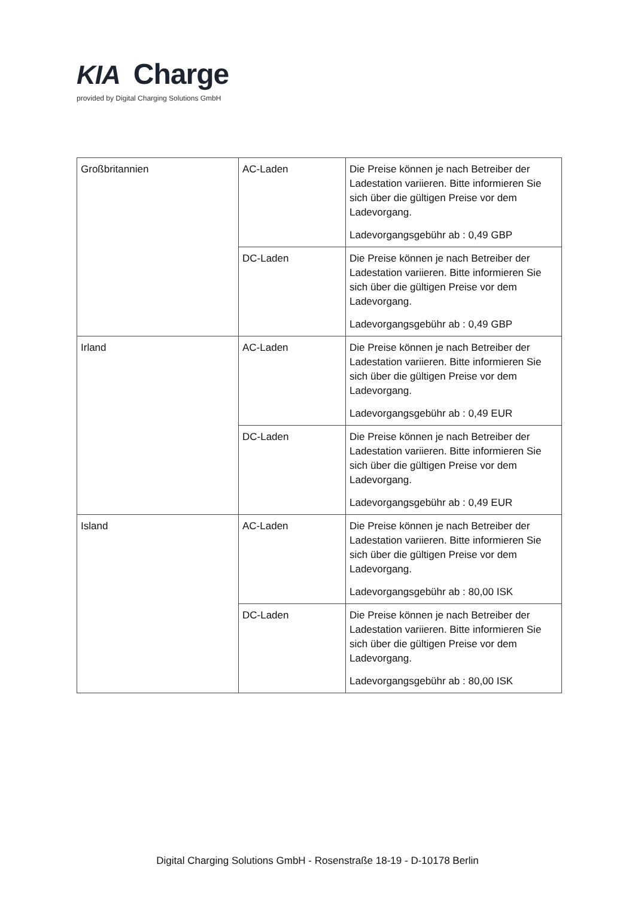KIA Charge
provided by Digital Charging Solutions GmbH
| Großbritannien | AC-Laden | Die Preise können je nach Betreiber der Ladestation variieren. Bitte informieren Sie sich über die gültigen Preise vor dem Ladevorgang. Ladevorgangsgebühr ab : 0,49 GBP |
| | DC-Laden | Die Preise können je nach Betreiber der Ladestation variieren. Bitte informieren Sie sich über die gültigen Preise vor dem Ladevorgang. Ladevorgangsgebühr ab : 0,49 GBP |
| Irland | AC-Laden | Die Preise können je nach Betreiber der Ladestation variieren. Bitte informieren Sie sich über die gültigen Preise vor dem Ladevorgang. Ladevorgangsgebühr ab : 0,49 EUR |
| | DC-Laden | Die Preise können je nach Betreiber der Ladestation variieren. Bitte informieren Sie sich über die gültigen Preise vor dem Ladevorgang. Ladevorgangsgebühr ab : 0,49 EUR |
| Island | AC-Laden | Die Preise können je nach Betreiber der Ladestation variieren. Bitte informieren Sie sich über die gültigen Preise vor dem Ladevorgang. Ladevorgangsgebühr ab : 80,00 ISK |
| | DC-Laden | Die Preise können je nach Betreiber der Ladestation variieren. Bitte informieren Sie sich über die gültigen Preise vor dem Ladevorgang. Ladevorgangsgebühr ab : 80,00 ISK |
Digital Charging Solutions GmbH - Rosenstraße 18-19 - D-10178 Berlin